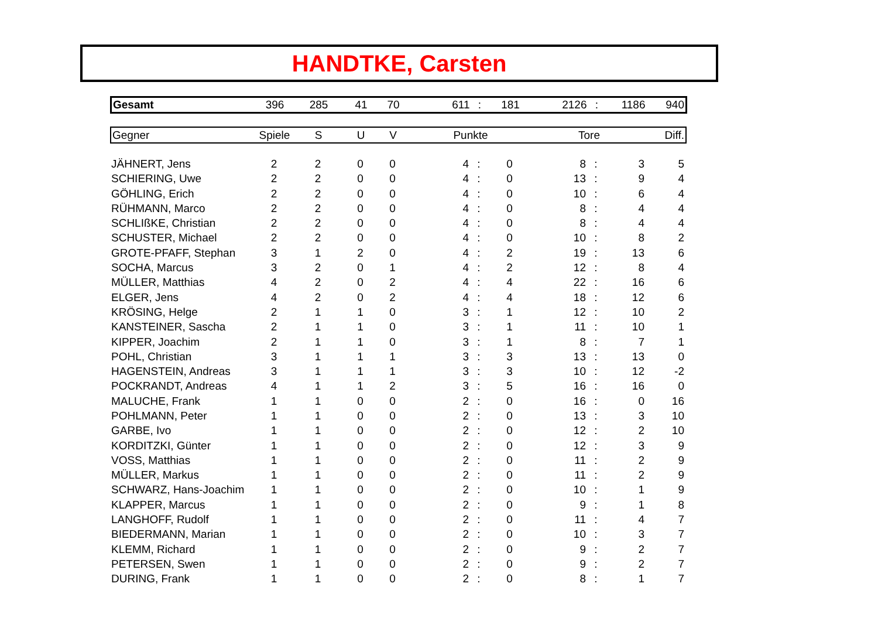HANDTKE, Carsten
| Gesamt | 396 | 285 | 41 | 70 | 611 | : | 181 | 2126 | : | 1186 | 940 |
| Gegner | Spiele | S | U | V | Punkte | Tore | Diff. |
| --- | --- | --- | --- | --- | --- | --- | --- |
| JÄHNERT, Jens | 2 | 2 | 0 | 0 | 4 | : | 0 | 8 | : | 3 | 5 |
| SCHIERING, Uwe | 2 | 2 | 0 | 0 | 4 | : | 0 | 13 | : | 9 | 4 |
| GÖHLING, Erich | 2 | 2 | 0 | 0 | 4 | : | 0 | 10 | : | 6 | 4 |
| RÜHMANN, Marco | 2 | 2 | 0 | 0 | 4 | : | 0 | 8 | : | 4 | 4 |
| SCHLIßKE, Christian | 2 | 2 | 0 | 0 | 4 | : | 0 | 8 | : | 4 | 4 |
| SCHUSTER, Michael | 2 | 2 | 0 | 0 | 4 | : | 0 | 10 | : | 8 | 2 |
| GROTE-PFAFF, Stephan | 3 | 1 | 2 | 0 | 4 | : | 2 | 19 | : | 13 | 6 |
| SOCHA, Marcus | 3 | 2 | 0 | 1 | 4 | : | 2 | 12 | : | 8 | 4 |
| MÜLLER, Matthias | 4 | 2 | 0 | 2 | 4 | : | 4 | 22 | : | 16 | 6 |
| ELGER, Jens | 4 | 2 | 0 | 2 | 4 | : | 4 | 18 | : | 12 | 6 |
| KRÖSING, Helge | 2 | 1 | 1 | 0 | 3 | : | 1 | 12 | : | 10 | 2 |
| KANSTEINER, Sascha | 2 | 1 | 1 | 0 | 3 | : | 1 | 11 | : | 10 | 1 |
| KIPPER, Joachim | 2 | 1 | 1 | 0 | 3 | : | 1 | 8 | : | 7 | 1 |
| POHL, Christian | 3 | 1 | 1 | 1 | 3 | : | 3 | 13 | : | 13 | 0 |
| HAGENSTEIN, Andreas | 3 | 1 | 1 | 1 | 3 | : | 3 | 10 | : | 12 | -2 |
| POCKRANDT, Andreas | 4 | 1 | 1 | 2 | 3 | : | 5 | 16 | : | 16 | 0 |
| MALUCHE, Frank | 1 | 1 | 0 | 0 | 2 | : | 0 | 16 | : | 0 | 16 |
| POHLMANN, Peter | 1 | 1 | 0 | 0 | 2 | : | 0 | 13 | : | 3 | 10 |
| GARBE, Ivo | 1 | 1 | 0 | 0 | 2 | : | 0 | 12 | : | 2 | 10 |
| KORDITZKI, Günter | 1 | 1 | 0 | 0 | 2 | : | 0 | 12 | : | 3 | 9 |
| VOSS, Matthias | 1 | 1 | 0 | 0 | 2 | : | 0 | 11 | : | 2 | 9 |
| MÜLLER, Markus | 1 | 1 | 0 | 0 | 2 | : | 0 | 11 | : | 2 | 9 |
| SCHWARZ, Hans-Joachim | 1 | 1 | 0 | 0 | 2 | : | 0 | 10 | : | 1 | 9 |
| KLAPPER, Marcus | 1 | 1 | 0 | 0 | 2 | : | 0 | 9 | : | 1 | 8 |
| LANGHOFF, Rudolf | 1 | 1 | 0 | 0 | 2 | : | 0 | 11 | : | 4 | 7 |
| BIEDERMANN, Marian | 1 | 1 | 0 | 0 | 2 | : | 0 | 10 | : | 3 | 7 |
| KLEMM, Richard | 1 | 1 | 0 | 0 | 2 | : | 0 | 9 | : | 2 | 7 |
| PETERSEN, Swen | 1 | 1 | 0 | 0 | 2 | : | 0 | 9 | : | 2 | 7 |
| DURING, Frank | 1 | 1 | 0 | 0 | 2 | : | 0 | 8 | : | 1 | 7 |